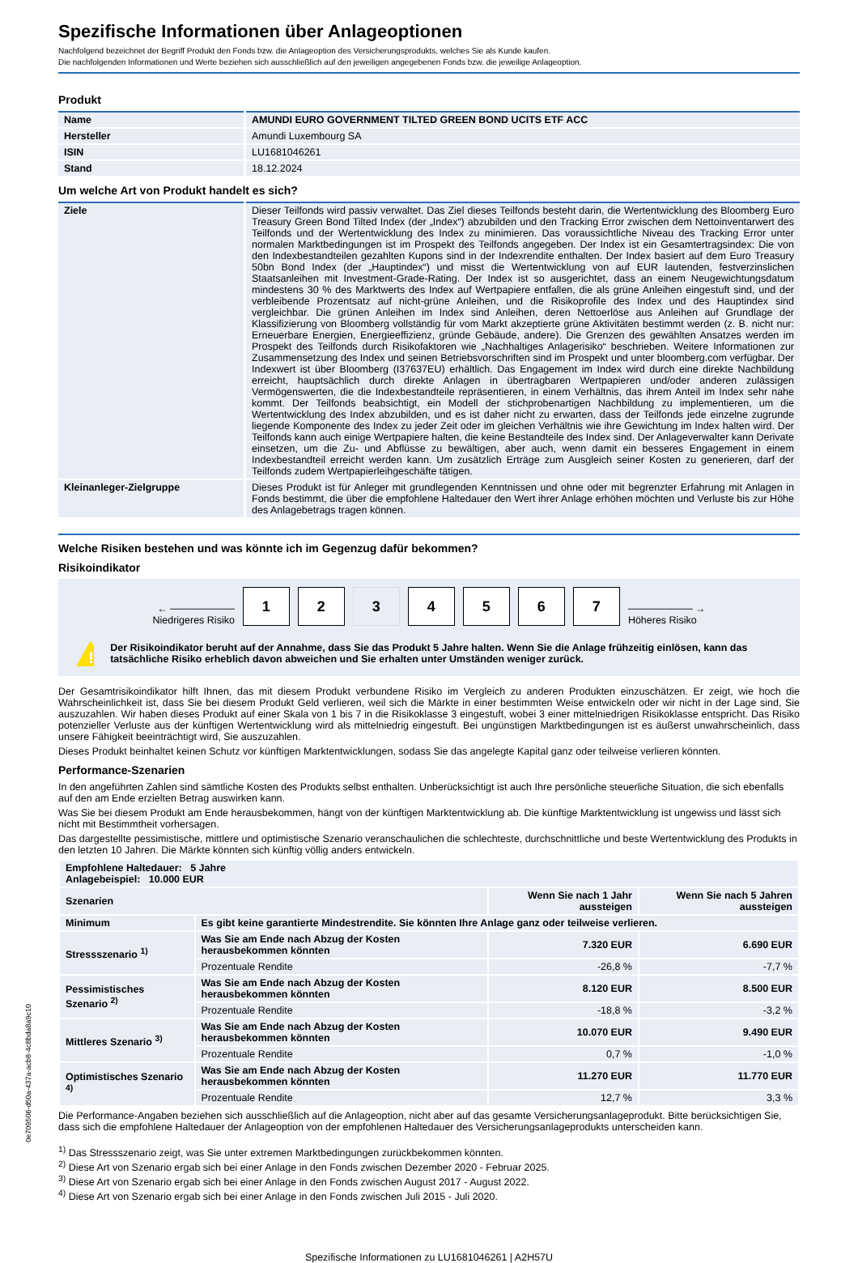Spezifische Informationen über Anlageoptionen
Nachfolgend bezeichnet der Begriff Produkt den Fonds bzw. die Anlageoption des Versicherungsprodukts, welches Sie als Kunde kaufen.
Die nachfolgenden Informationen und Werte beziehen sich ausschließlich auf den jeweiligen angegebenen Fonds bzw. die jeweilige Anlageoption.
Produkt
| Name | AMUNDI EURO GOVERNMENT TILTED GREEN BOND UCITS ETF ACC |
| Hersteller | Amundi Luxembourg SA |
| ISIN | LU1681046261 |
| Stand | 18.12.2024 |
Um welche Art von Produkt handelt es sich?
| Ziele | Dieser Teilfonds wird passiv verwaltet. Das Ziel dieses Teilfonds besteht darin, die Wertentwicklung des Bloomberg Euro Treasury Green Bond Tilted Index (der „Index“) abzubilden und den Tracking Error zwischen dem Nettoinventarwert des Teilfonds und der Wertentwicklung des Index zu minimieren. Das voraussichtliche Niveau des Tracking Error unter normalen Marktbedingungen ist im Prospekt des Teilfonds angegeben. Der Index ist ein Gesamtertragsindex: Die von den Indexbestandteilen gezahlten Kupons sind in der Indexrendite enthalten. Der Index basiert auf dem Euro Treasury 50bn Bond Index (der „Hauptindex“) und misst die Wertentwicklung von auf EUR lautenden, festverzinslichen Staatsanleihen mit Investment-Grade-Rating. Der Index ist so ausgerichtet, dass an einem Neugewichtungsdatum mindestens 30 % des Marktwerts des Index auf Wertpapiere entfallen, die als grüne Anleihen eingestuft sind, und der verbleibende Prozentsatz auf nicht-grüne Anleihen, und die Risikoprofile des Index und des Hauptindex sind vergleichbar. Die grünen Anleihen im Index sind Anleihen, deren Nettoerlöse aus Anleihen auf Grundlage der Klassifizierung von Bloomberg vollständig für vom Markt akzeptierte grüne Aktivitäten bestimmt werden (z. B. nicht nur: Erneuerbare Energien, Energieeffizienz, gründe Gebäude, andere). Die Grenzen des gewählten Ansatzes werden im Prospekt des Teilfonds durch Risikofaktoren wie „Nachhaltiges Anlagerisiko“ beschrieben. Weitere Informationen zur Zusammensetzung des Index und seinen Betriebsvorschriften sind im Prospekt und unter bloomberg.com verfügbar. Der Indexwert ist über Bloomberg (I37637EU) erhältlich. Das Engagement im Index wird durch eine direkte Nachbildung erreicht, hauptsächlich durch direkte Anlagen in übertragbaren Wertpapieren und/oder anderen zulässigen Vermögenswerten, die die Indexbestandteile repräsentieren, in einem Verhältnis, das ihrem Anteil im Index sehr nahe kommt. Der Teilfonds beabsichtigt, ein Modell der stichprobenartigen Nachbildung zu implementieren, um die Wertentwicklung des Index abzubilden, und es ist daher nicht zu erwarten, dass der Teilfonds jede einzelne zugrunde liegende Komponente des Index zu jeder Zeit oder im gleichen Verhältnis wie ihre Gewichtung im Index halten wird. Der Teilfonds kann auch einige Wertpapiere halten, die keine Bestandteile des Index sind. Der Anlageverwalter kann Derivate einsetzen, um die Zu- und Abflüsse zu bewältigen, aber auch, wenn damit ein besseres Engagement in einem Indexbestandteil erreicht werden kann. Um zusätzlich Erträge zum Ausgleich seiner Kosten zu generieren, darf der Teilfonds zudem Wertpapierleihgeschäfte tätigen. |
| Kleinanleger-Zielgruppe | Dieses Produkt ist für Anleger mit grundlegenden Kenntnissen und ohne oder mit begrenzter Erfahrung mit Anlagen in Fonds bestimmt, die über die empfohlene Haltedauer den Wert ihrer Anlage erhöhen möchten und Verluste bis zur Höhe des Anlagebetrags tragen können. |
Welche Risiken bestehen und was könnte ich im Gegenzug dafür bekommen?
Risikoindikator
← ─────────
Niedrigeres Risiko
1 2 3 4 5 6 7
───────── →
Höheres Risiko
!
Der Risikoindikator beruht auf der Annahme, dass Sie das Produkt 5 Jahre halten. Wenn Sie die Anlage frühzeitig einlösen, kann das tatsächliche Risiko erheblich davon abweichen und Sie erhalten unter Umständen weniger zurück.
Der Gesamtrisikoindikator hilft Ihnen, das mit diesem Produkt verbundene Risiko im Vergleich zu anderen Produkten einzuschätzen. Er zeigt, wie hoch die Wahrscheinlichkeit ist, dass Sie bei diesem Produkt Geld verlieren, weil sich die Märkte in einer bestimmten Weise entwickeln oder wir nicht in der Lage sind, Sie auszuzahlen. Wir haben dieses Produkt auf einer Skala von 1 bis 7 in die Risikoklasse 3 eingestuft, wobei 3 einer mittelniedrigen Risikoklasse entspricht. Das Risiko potenzieller Verluste aus der künftigen Wertentwicklung wird als mittelniedrig eingestuft. Bei ungünstigen Marktbedingungen ist es äußerst unwahrscheinlich, dass unsere Fähigkeit beeinträchtigt wird, Sie auszuzahlen.
Dieses Produkt beinhaltet keinen Schutz vor künftigen Marktentwicklungen, sodass Sie das angelegte Kapital ganz oder teilweise verlieren könnten.
Performance-Szenarien
In den angeführten Zahlen sind sämtliche Kosten des Produkts selbst enthalten. Unberücksichtigt ist auch Ihre persönliche steuerliche Situation, die sich ebenfalls auf den am Ende erzielten Betrag auswirken kann.
Was Sie bei diesem Produkt am Ende herausbekommen, hängt von der künftigen Marktentwicklung ab. Die künftige Marktentwicklung ist ungewiss und lässt sich nicht mit Bestimmtheit vorhersagen.
Das dargestellte pessimistische, mittlere und optimistische Szenario veranschaulichen die schlechteste, durchschnittliche und beste Wertentwicklung des Produkts in den letzten 10 Jahren. Die Märkte könnten sich künftig völlig anders entwickeln.
| Empfohlene Haltedauer: 5 Jahre Anlagebeispiel: 10.000 EUR | | | |
| --- | --- | --- | --- |
| Szenarien | | Wenn Sie nach 1 Jahr aussteigen | Wenn Sie nach 5 Jahren aussteigen |
| Minimum | Es gibt keine garantierte Mindestrendite. Sie könnten Ihre Anlage ganz oder teilweise verlieren. | | |
| Stressszenario <sup>1)</sup> | Was Sie am Ende nach Abzug der Kosten herausbekommen könnten | 7.320 EUR | 6.690 EUR |
| | Prozentuale Rendite | -26,8 % | -7,7 % |
| Pessimistisches Szenario <sup>2)</sup> | Was Sie am Ende nach Abzug der Kosten herausbekommen könnten | 8.120 EUR | 8.500 EUR |
| | Prozentuale Rendite | -18,8 % | -3,2 % |
| Mittleres Szenario <sup>3)</sup> | Was Sie am Ende nach Abzug der Kosten herausbekommen könnten | 10.070 EUR | 9.490 EUR |
| | Prozentuale Rendite | 0,7 % | -1,0 % |
| Optimistisches Szenario <sup>4)</sup> | Was Sie am Ende nach Abzug der Kosten herausbekommen könnten | 11.270 EUR | 11.770 EUR |
| | Prozentuale Rendite | 12,7 % | 3,3 % |
Die Performance-Angaben beziehen sich ausschließlich auf die Anlageoption, nicht aber auf das gesamte Versicherungsanlageprodukt. Bitte berücksichtigen Sie, dass sich die empfohlene Haltedauer der Anlageoption von der empfohlenen Haltedauer des Versicherungsanlageprodukts unterscheiden kann.
<sup>1)</sup> Das Stressszenario zeigt, was Sie unter extremen Marktbedingungen zurückbekommen könnten.
<sup>2)</sup> Diese Art von Szenario ergab sich bei einer Anlage in den Fonds zwischen Dezember 2020 - Februar 2025.
<sup>3)</sup> Diese Art von Szenario ergab sich bei einer Anlage in den Fonds zwischen August 2017 - August 2022.
<sup>4)</sup> Diese Art von Szenario ergab sich bei einer Anlage in den Fonds zwischen Juli 2015 - Juli 2020.
Spezifische Informationen zu LU1681046261 | A2H57U
0e709506-d50a-437a-acb8-4c8bda8a9c10